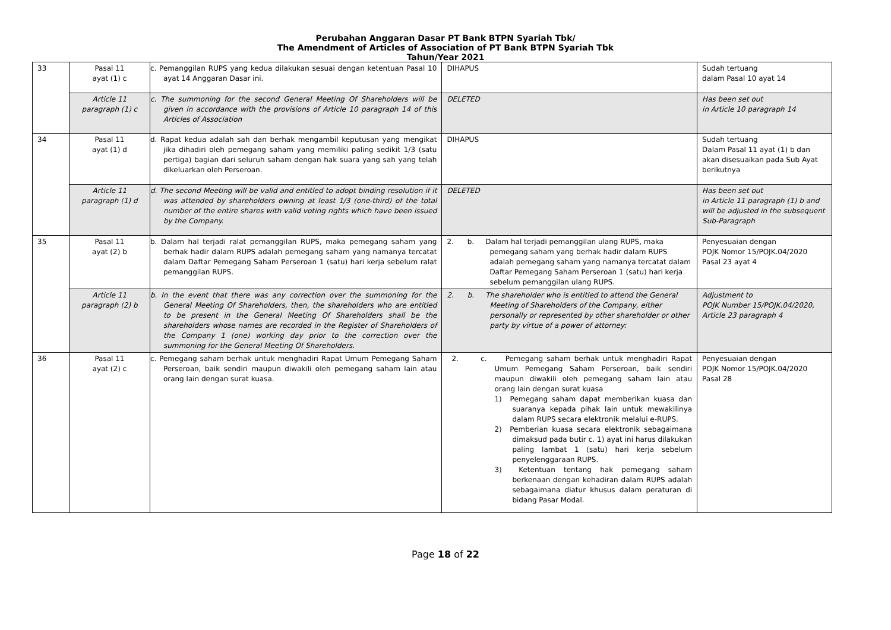Perubahan Anggaran Dasar PT Bank BTPN Syariah Tbk/
The Amendment of Articles of Association of PT Bank BTPN Syariah Tbk
Tahun/Year 2021
| 33 | Pasal 11 ayat (1) c | c. Pemanggilan RUPS yang kedua dilakukan sesuai dengan ketentuan Pasal 10 ayat 14 Anggaran Dasar ini. | DIHAPUS | Sudah tertuang dalam Pasal 10 ayat 14 |
| | Article 11 paragraph (1) c | c. The summoning for the second General Meeting Of Shareholders will be given in accordance with the provisions of Article 10 paragraph 14 of this Articles of Association | DELETED | Has been set out in Article 10 paragraph 14 |
| 34 | Pasal 11 ayat (1) d | d. Rapat kedua adalah sah dan berhak mengambil keputusan yang mengikat jika dihadiri oleh pemegang saham yang memiliki paling sedikit 1/3 (satu pertiga) bagian dari seluruh saham dengan hak suara yang sah yang telah dikeluarkan oleh Perseroan. | DIHAPUS | Sudah tertuang Dalam Pasal 11 ayat (1) b dan akan disesuaikan pada Sub Ayat berikutnya |
| | Article 11 paragraph (1) d | d. The second Meeting will be valid and entitled to adopt binding resolution if it was attended by shareholders owning at least 1/3 (one-third) of the total number of the entire shares with valid voting rights which have been issued by the Company. | DELETED | Has been set out in Article 11 paragraph (1) b and will be adjusted in the subsequent Sub-Paragraph |
| 35 | Pasal 11 ayat (2) b | b. Dalam hal terjadi ralat pemanggilan RUPS, maka pemegang saham yang berhak hadir dalam RUPS adalah pemegang saham yang namanya tercatat dalam Daftar Pemegang Saham Perseroan 1 (satu) hari kerja sebelum ralat pemanggilan RUPS. | 2. b. Dalam hal terjadi pemanggilan ulang RUPS, maka pemegang saham yang berhak hadir dalam RUPS adalah pemegang saham yang namanya tercatat dalam Daftar Pemegang Saham Perseroan 1 (satu) hari kerja sebelum pemanggilan ulang RUPS. | Penyesuaian dengan POJK Nomor 15/POJK.04/2020 Pasal 23 ayat 4 |
| | Article 11 paragraph (2) b | b. In the event that there was any correction over the summoning for the General Meeting Of Shareholders, then, the shareholders who are entitled to be present in the General Meeting Of Shareholders shall be the shareholders whose names are recorded in the Register of Shareholders of the Company 1 (one) working day prior to the correction over the summoning for the General Meeting Of Shareholders. | 2. b. The shareholder who is entitled to attend the General Meeting of Shareholders of the Company, either personally or represented by other shareholder or other party by virtue of a power of attorney: | Adjustment to POJK Number 15/POJK.04/2020, Article 23 paragraph 4 |
| 36 | Pasal 11 ayat (2) c | c. Pemegang saham berhak untuk menghadiri Rapat Umum Pemegang Saham Perseroan, baik sendiri maupun diwakili oleh pemegang saham lain atau orang lain dengan surat kuasa. | 2. c. Pemegang saham berhak untuk menghadiri Rapat Umum Pemegang Saham Perseroan, baik sendiri maupun diwakili oleh pemegang saham lain atau orang lain dengan surat kuasa 1) Pemegang saham dapat memberikan kuasa dan suaranya kepada pihak lain untuk mewakilinya dalam RUPS secara elektronik melalui e-RUPS. 2) Pemberian kuasa secara elektronik sebagaimana dimaksud pada butir c. 1) ayat ini harus dilakukan paling lambat 1 (satu) hari kerja sebelum penyelenggaraan RUPS. 3) Ketentuan tentang hak pemegang saham berkenaan dengan kehadiran dalam RUPS adalah sebagaimana diatur khusus dalam peraturan di bidang Pasar Modal. | Penyesuaian dengan POJK Nomor 15/POJK.04/2020 Pasal 28 |
Page 18 of 22